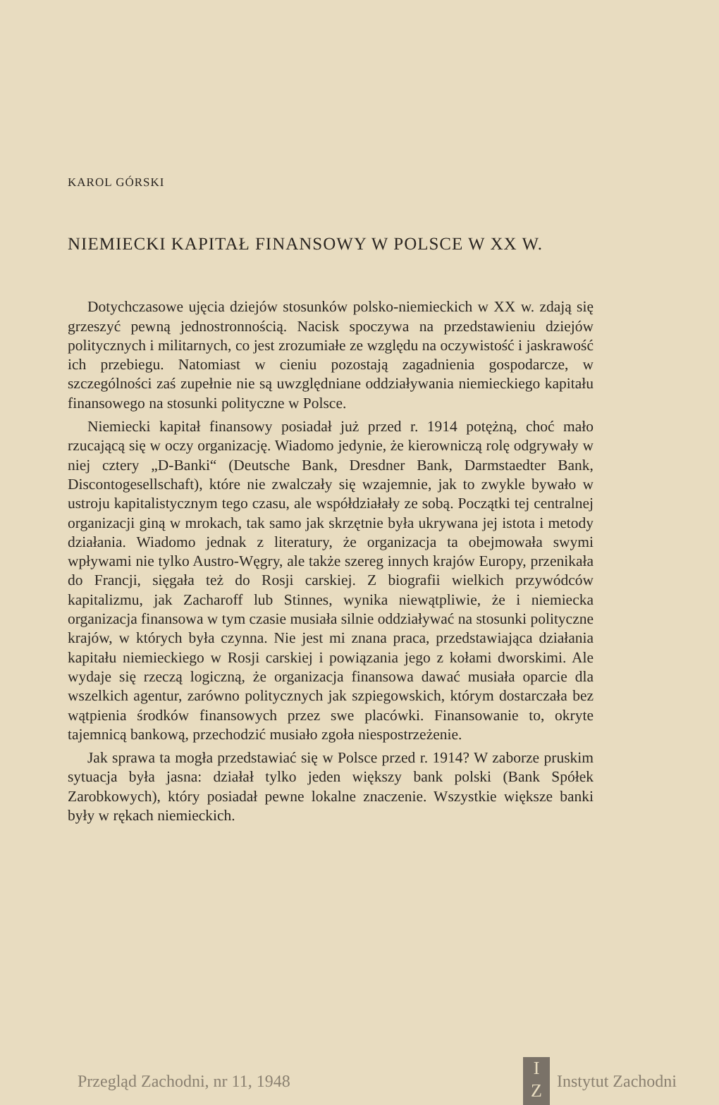KAROL GÓRSKI
NIEMIECKI KAPITAŁ FINANSOWY W POLSCE W XX W.
Dotychczasowe ujęcia dziejów stosunków polsko-niemieckich w XX w. zdają się grzeszyć pewną jednostronnością. Nacisk spoczywa na przedstawieniu dziejów politycznych i militarnych, co jest zrozumiałe ze względu na oczywistość i jaskrawość ich przebiegu. Natomiast w cieniu pozostają zagadnienia gospodarcze, w szczególności zaś zupełnie nie są uwzględniane oddziaływania niemieckiego kapitału finansowego na stosunki polityczne w Polsce.
Niemiecki kapitał finansowy posiadał już przed r. 1914 potężną, choć mało rzucającą się w oczy organizację. Wiadomo jedynie, że kierowniczą rolę odgrywały w niej cztery „D-Banki“ (Deutsche Bank, Dresdner Bank, Darmstaedter Bank, Discontogesellschaft), które nie zwalczały się wzajemnie, jak to zwykle bywało w ustroju kapitalistycznym tego czasu, ale współdziałały ze sobą. Początki tej centralnej organizacji giną w mrokach, tak samo jak skrzętnie była ukrywana jej istota i metody działania. Wiadomo jednak z literatury, że organizacja ta obejmowała swymi wpływami nie tylko Austro-Węgry, ale także szereg innych krajów Europy, przenikała do Francji, sięgała też do Rosji carskiej. Z biografii wielkich przywódców kapitalizmu, jak Zacharoff lub Stinnes, wynika niewątpliwie, że i niemiecka organizacja finansowa w tym czasie musiała silnie oddziaływać na stosunki polityczne krajów, w których była czynna. Nie jest mi znana praca, przedstawiająca działania kapitału niemieckiego w Rosji carskiej i powiązania jego z kołami dworskimi. Ale wydaje się rzeczą logiczną, że organizacja finansowa dawać musiała oparcie dla wszelkich agentur, zarówno politycznych jak szpiegowskich, którym dostarczała bez wątpienia środków finansowych przez swe placówki. Finansowanie to, okryte tajemnicą bankową, przechodzić musiało zgoła niespostrzeżenie.
Jak sprawa ta mogła przedstawiać się w Polsce przed r. 1914? W zaborze pruskim sytuacja była jasna: działał tylko jeden większy bank polski (Bank Spółek Zarobkowych), który posiadał pewne lokalne znaczenie. Wszystkie większe banki były w rękach niemieckich.
Przegląd Zachodni, nr 11, 1948
I
Z
Instytut Zachodni